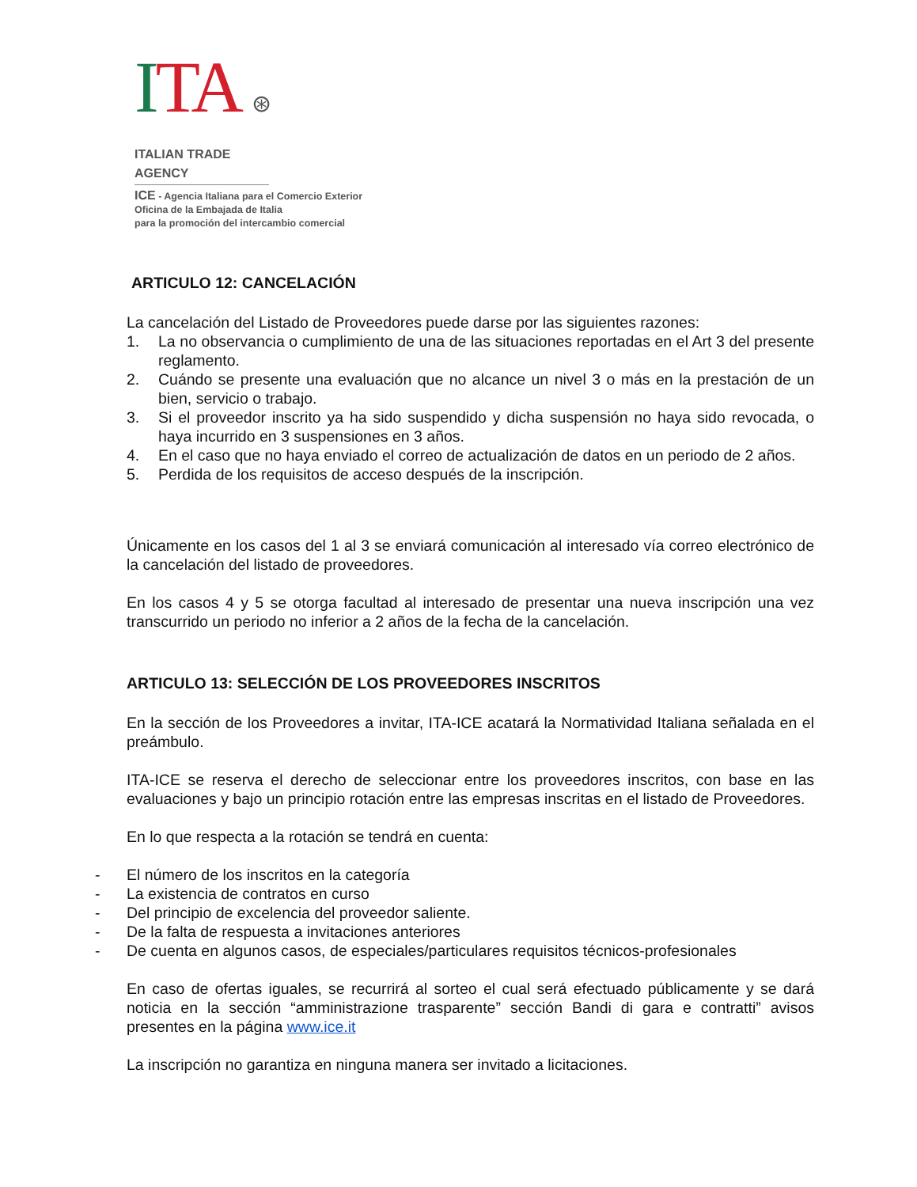ITA ⊛
ITALIAN TRADE AGENCY
ICE - Agencia Italiana para el Comercio Exterior
Oficina de la Embajada de Italia
para la promoción del intercambio comercial
ARTICULO 12: CANCELACIÓN
La cancelación del Listado de Proveedores puede darse por las siguientes razones:
1. La no observancia o cumplimiento de una de las situaciones reportadas en el Art 3 del presente reglamento.
2. Cuándo se presente una evaluación que no alcance un nivel 3 o más en la prestación de un bien, servicio o trabajo.
3. Si el proveedor inscrito ya ha sido suspendido y dicha suspensión no haya sido revocada, o haya incurrido en 3 suspensiones en 3 años.
4. En el caso que no haya enviado el correo de actualización de datos en un periodo de 2 años.
5. Perdida de los requisitos de acceso después de la inscripción.
Únicamente en los casos del 1 al 3 se enviará comunicación al interesado vía correo electrónico de la cancelación del listado de proveedores.
En los casos 4 y 5 se otorga facultad al interesado de presentar una nueva inscripción una vez transcurrido un periodo no inferior a 2 años de la fecha de la cancelación.
ARTICULO 13: SELECCIÓN DE LOS PROVEEDORES INSCRITOS
En la sección de los Proveedores a invitar, ITA-ICE acatará la Normatividad Italiana señalada en el preámbulo.
ITA-ICE se reserva el derecho de seleccionar entre los proveedores inscritos, con base en las evaluaciones y bajo un principio rotación entre las empresas inscritas en el listado de Proveedores.
En lo que respecta a la rotación se tendrá en cuenta:
- El número de los inscritos en la categoría
- La existencia de contratos en curso
- Del principio de excelencia del proveedor saliente.
- De la falta de respuesta a invitaciones anteriores
- De cuenta en algunos casos, de especiales/particulares requisitos técnicos-profesionales
En caso de ofertas iguales, se recurrirá al sorteo el cual será efectuado públicamente y se dará noticia en la sección “amministrazione trasparente” sección Bandi di gara e contratti” avisos presentes en la página www.ice.it
La inscripción no garantiza en ninguna manera ser invitado a licitaciones.